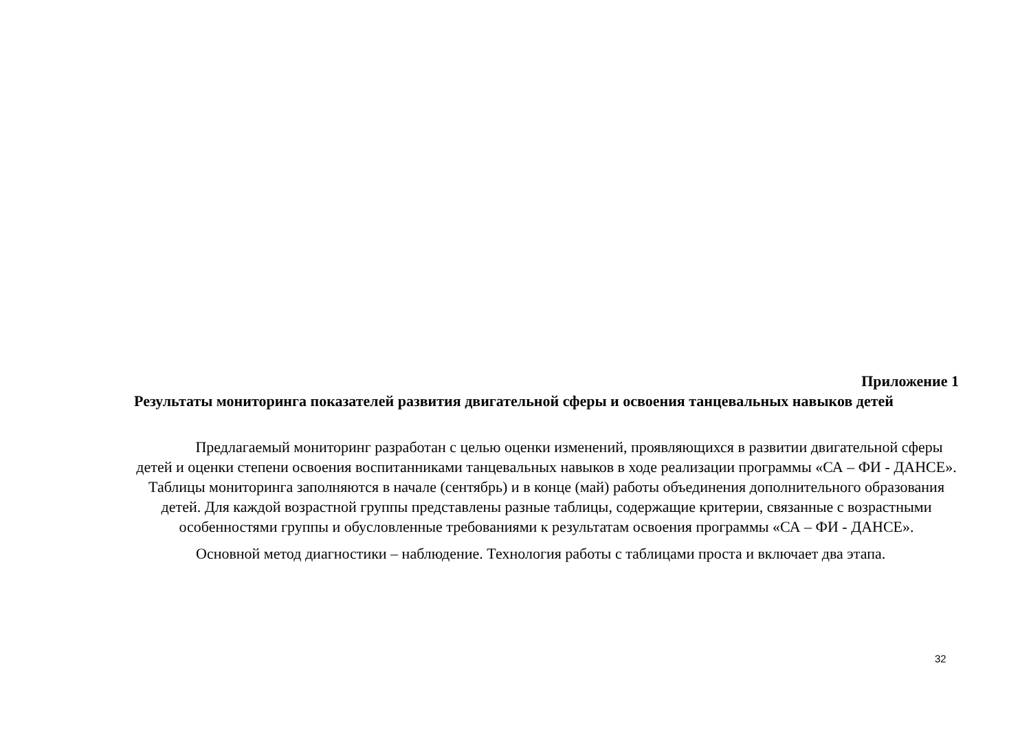Приложение 1
Результаты мониторинга показателей развития двигательной сферы и освоения танцевальных навыков детей
Предлагаемый мониторинг разработан с целью оценки изменений, проявляющихся в развитии двигательной сферы детей и оценки степени освоения воспитанниками танцевальных навыков в ходе реализации программы «СА – ФИ - ДАНСЕ». Таблицы мониторинга заполняются в начале (сентябрь) и в конце (май) работы объединения дополнительного образования детей. Для каждой возрастной группы представлены разные таблицы, содержащие критерии, связанные с возрастными особенностями группы и обусловленные требованиями к результатам освоения программы «СА – ФИ - ДАНСЕ».
Основной метод диагностики – наблюдение. Технология работы с таблицами проста и включает два этапа.
32